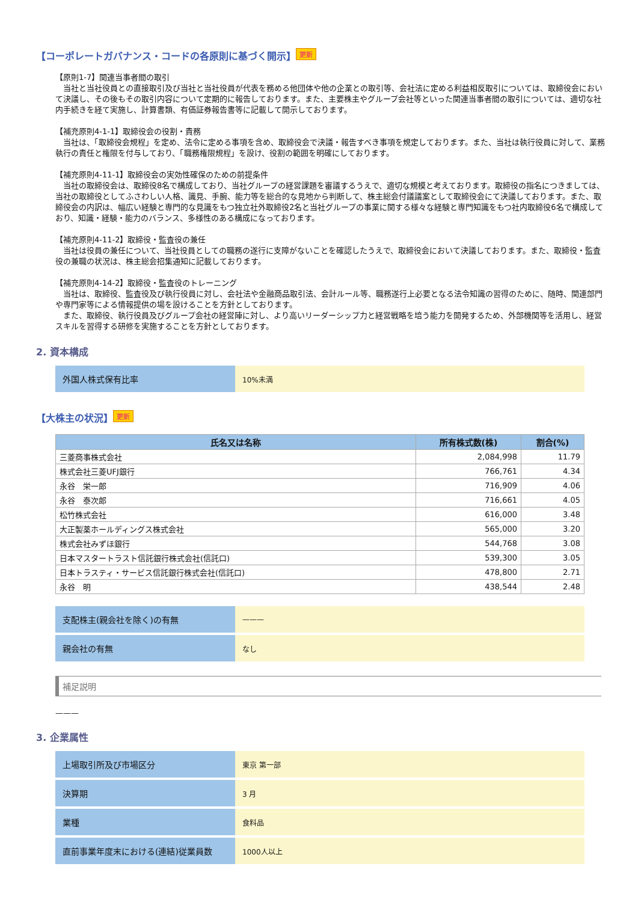【コーポレートガバナンス・コードの各原則に基づく開示】 更新
【原則1-7】関連当事者間の取引
　当社と当社役員との直接取引及び当社と当社役員が代表を務める他団体や他の企業との取引等、会社法に定める利益相反取引については、取締役会において決議し、その後もその取引内容について定期的に報告しております。また、主要株主やグループ会社等といった関連当事者間の取引については、適切な社内手続きを経て実施し、計算書類、有価証券報告書等に記載して開示しております。
【補充原則4-1-1】取締役会の役割・責務
　当社は、「取締役会規程」を定め、法令に定める事項を含め、取締役会で決議・報告すべき事項を規定しております。また、当社は執行役員に対して、業務執行の責任と権限を付与しており、「職務権限規程」を設け、役割の範囲を明確にしております。
【補充原則4-11-1】取締役会の実効性確保のための前提条件
　当社の取締役会は、取締役8名で構成しており、当社グループの経営課題を審議するうえで、適切な規模と考えております。取締役の指名につきましては、当社の取締役としてふさわしい人格、識見、手腕、能力等を総合的な見地から判断して、株主総会付議議案として取締役会にて決議しております。また、取締役会の内訳は、幅広い経験と専門的な見識をもつ独立社外取締役2名と当社グループの事業に関する様々な経験と専門知識をもつ社内取締役6名で構成しており、知識・経験・能力のバランス、多様性のある構成になっております。
【補充原則4-11-2】取締役・監査役の兼任
　当社は役員の兼任について、当社役員としての職務の遂行に支障がないことを確認したうえで、取締役会において決議しております。また、取締役・監査役の兼職の状況は、株主総会招集通知に記載しております。
【補充原則4-14-2】取締役・監査役のトレーニング
　当社は、取締役、監査役及び執行役員に対し、会社法や金融商品取引法、会計ルール等、職務遂行上必要となる法令知識の習得のために、随時、関連部門や専門家等による情報提供の場を設けることを方針としております。
　また、取締役、執行役員及びグループ会社の経営陣に対し、より高いリーダーシップ力と経営戦略を培う能力を開発するため、外部機関等を活用し、経営スキルを習得する研修を実施することを方針としております。
2. 資本構成
| 外国人株式保有比率 | 10%未満 |
【大株主の状況】 更新
| 氏名又は名称 | 所有株式数(株) | 割合(%) |
| --- | --- | --- |
| 三菱商事株式会社 | 2,084,998 | 11.79 |
| 株式会社三菱UFJ銀行 | 766,761 | 4.34 |
| 永谷 栄一郎 | 716,909 | 4.06 |
| 永谷 泰次郎 | 716,661 | 4.05 |
| 松竹株式会社 | 616,000 | 3.48 |
| 大正製薬ホールディングス株式会社 | 565,000 | 3.20 |
| 株式会社みずほ銀行 | 544,768 | 3.08 |
| 日本マスタートラスト信託銀行株式会社(信託口) | 539,300 | 3.05 |
| 日本トラスティ・サービス信託銀行株式会社(信託口) | 478,800 | 2.71 |
| 永谷 明 | 438,544 | 2.48 |
| 支配株主(親会社を除く)の有無 | ——— |
| 親会社の有無 | なし |
補足説明
———
3. 企業属性
| 上場取引所及び市場区分 | 東京 第一部 |
| 決算期 | 3 月 |
| 業種 | 食料品 |
| 直前事業年度末における(連結)従業員数 | 1000人以上 |